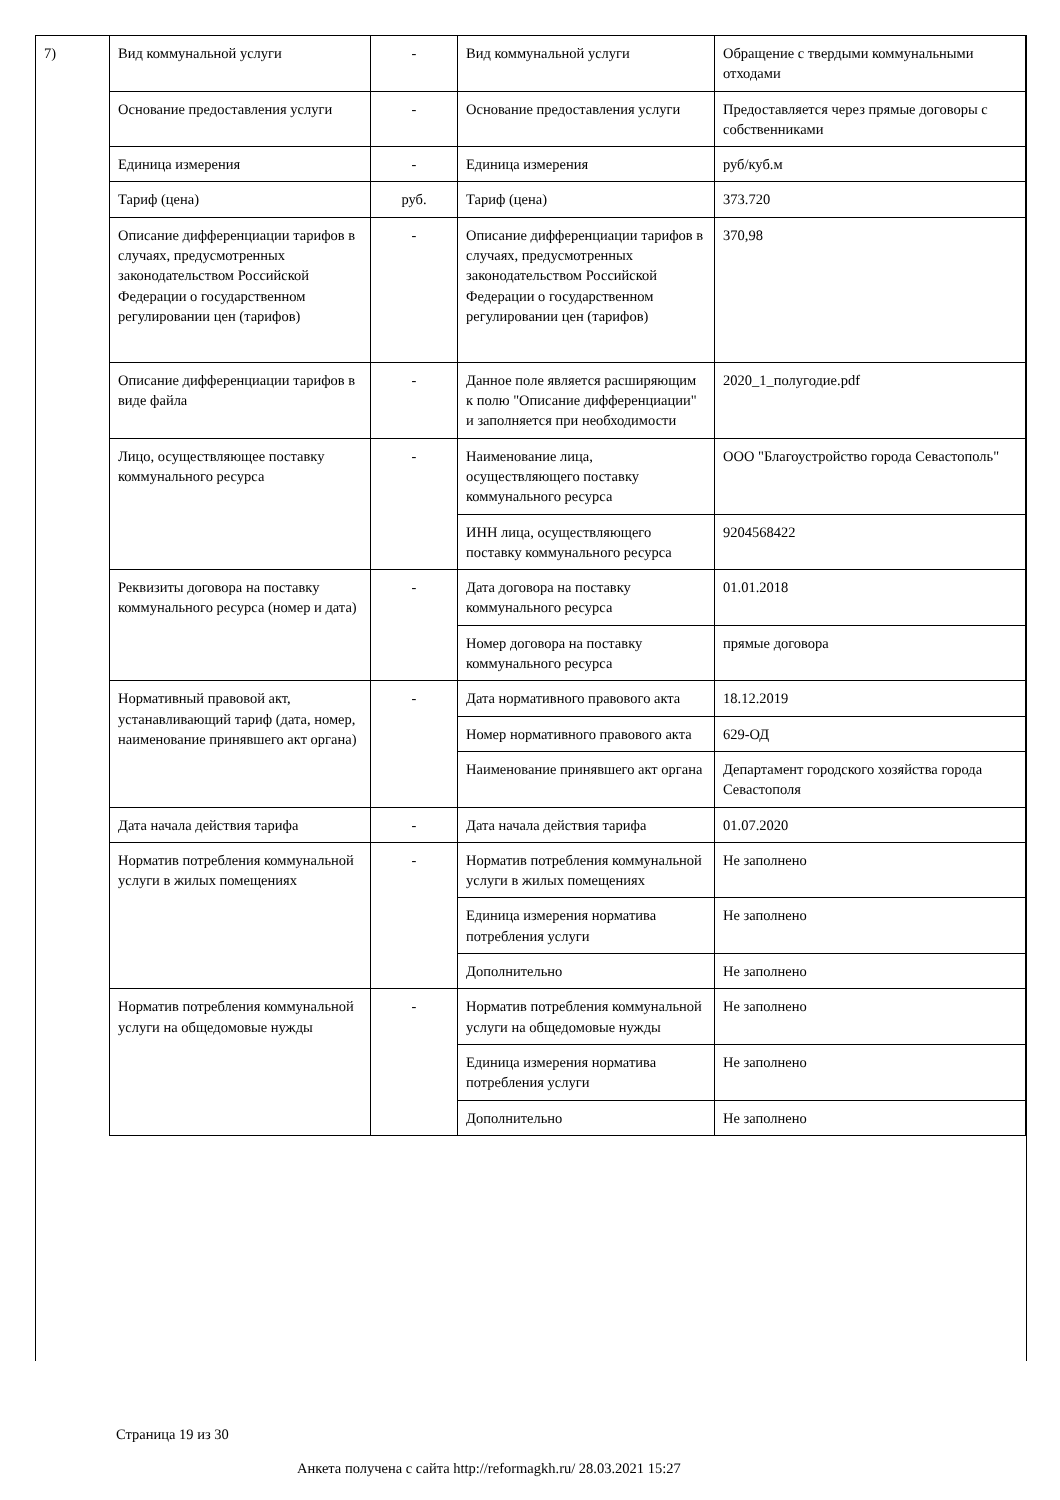| 7) | Вид коммунальной услуги | - | Вид коммунальной услуги | Обращение с твердыми коммунальными отходами |
| | Основание предоставления услуги | - | Основание предоставления услуги | Предоставляется через прямые договоры с собственниками |
| | Единица измерения | - | Единица измерения | руб/куб.м |
| | Тариф (цена) | руб. | Тариф (цена) | 373.720 |
| | Описание дифференциации тарифов в случаях, предусмотренных законодательством Российской Федерации о государственном регулировании цен (тарифов) | - | Описание дифференциации тарифов в случаях, предусмотренных законодательством Российской Федерации о государственном регулировании цен (тарифов) | 370,98 |
| | Описание дифференциации тарифов в виде файла | - | Данное поле является расширяющим к полю "Описание дифференциации" и заполняется при необходимости | 2020_1_полугодие.pdf |
| | Лицо, осуществляющее поставку коммунального ресурса | - | Наименование лица, осуществляющего поставку коммунального ресурса | ООО "Благоустройство города Севастополь" |
| | | | ИНН лица, осуществляющего поставку коммунального ресурса | 9204568422 |
| | Реквизиты договора на поставку коммунального ресурса (номер и дата) | - | Дата договора на поставку коммунального ресурса | 01.01.2018 |
| | | | Номер договора на поставку коммунального ресурса | прямые договора |
| | Нормативный правовой акт, устанавливающий тариф (дата, номер, наименование принявшего акт органа) | - | Дата нормативного правового акта | 18.12.2019 |
| | | | Номер нормативного правового акта | 629-ОД |
| | | | Наименование принявшего акт органа | Департамент городского хозяйства города Севастополя |
| | Дата начала действия тарифа | - | Дата начала действия тарифа | 01.07.2020 |
| | Норматив потребления коммунальной услуги в жилых помещениях | - | Норматив потребления коммунальной услуги в жилых помещениях | Не заполнено |
| | | | Единица измерения норматива потребления услуги | Не заполнено |
| | | | Дополнительно | Не заполнено |
| | Норматив потребления коммунальной услуги на общедомовые нужды | - | Норматив потребления коммунальной услуги на общедомовые нужды | Не заполнено |
| | | | Единица измерения норматива потребления услуги | Не заполнено |
| | | | Дополнительно | Не заполнено |
Страница 19 из 30
Анкета получена с сайта http://reformagkh.ru/ 28.03.2021 15:27